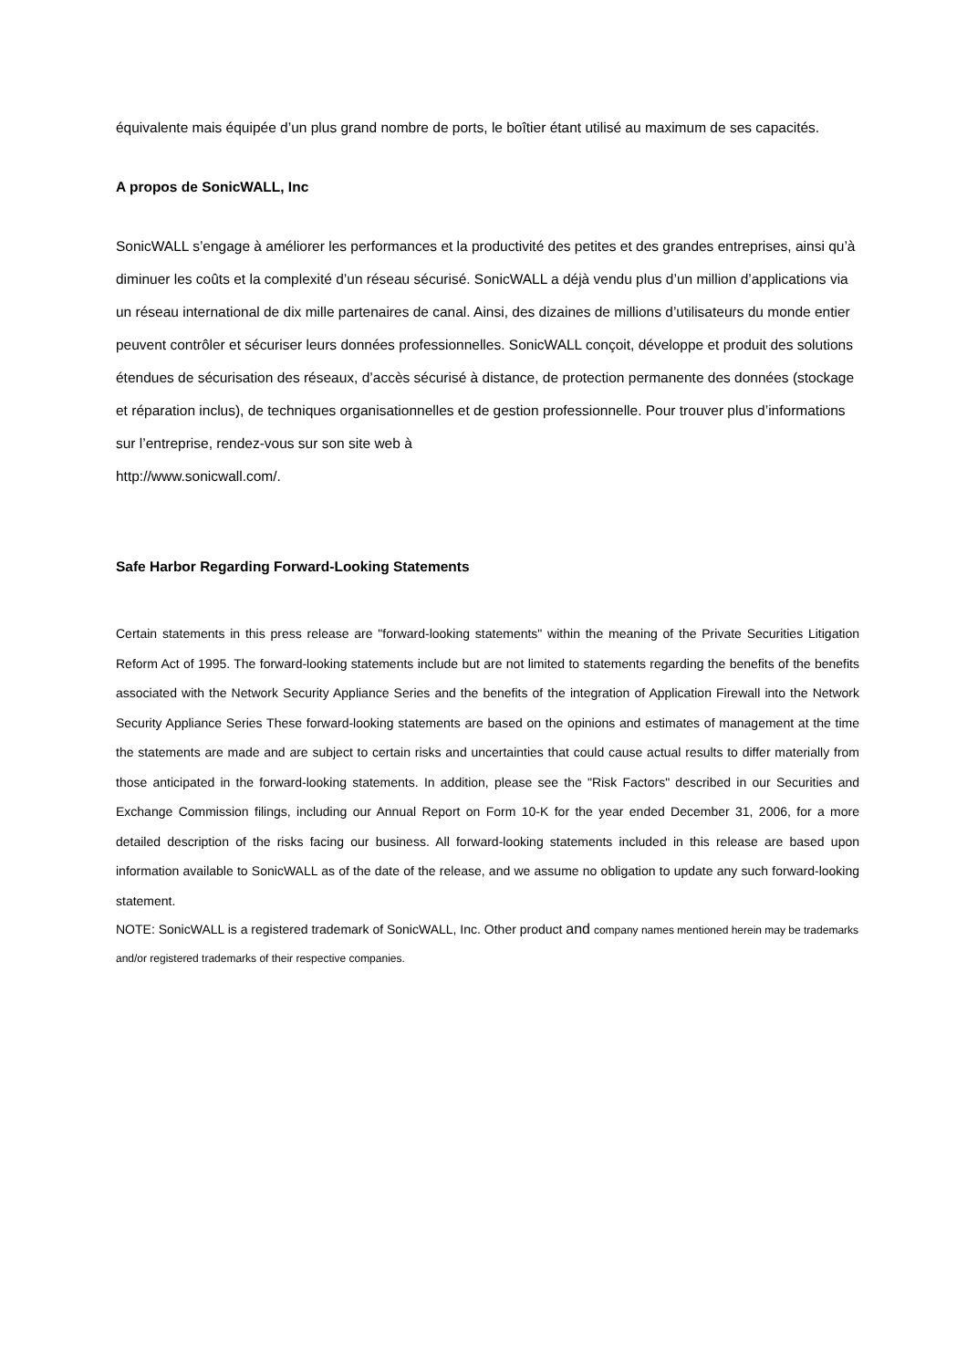équivalente mais équipée d’un plus grand nombre de ports, le boîtier étant utilisé au maximum de ses capacités.
A propos de SonicWALL, Inc
SonicWALL s’engage à améliorer les performances et la productivité des petites et des grandes entreprises, ainsi qu’à diminuer les coûts et la complexité d’un réseau sécurisé. SonicWALL a déjà vendu plus d’un million d’applications via un réseau international de dix mille partenaires de canal. Ainsi, des dizaines de millions d’utilisateurs du monde entier peuvent contrôler et sécuriser leurs données professionnelles. SonicWALL conçoit, développe et produit des solutions étendues de sécurisation des réseaux, d’accès sécurisé à distance, de protection permanente des données (stockage et réparation inclus), de techniques organisationnelles et de gestion professionnelle. Pour trouver plus d’informations sur l’entreprise, rendez-vous sur son site web à
http://www.sonicwall.com/.
Safe Harbor Regarding Forward-Looking Statements
Certain statements in this press release are "forward-looking statements" within the meaning of the Private Securities Litigation Reform Act of 1995. The forward-looking statements include but are not limited to statements regarding the benefits of the benefits associated with the Network Security Appliance Series and the benefits of the integration of Application Firewall into the Network Security Appliance Series These forward-looking statements are based on the opinions and estimates of management at the time the statements are made and are subject to certain risks and uncertainties that could cause actual results to differ materially from those anticipated in the forward-looking statements. In addition, please see the "Risk Factors" described in our Securities and Exchange Commission filings, including our Annual Report on Form 10-K for the year ended December 31, 2006, for a more detailed description of the risks facing our business. All forward-looking statements included in this release are based upon information available to SonicWALL as of the date of the release, and we assume no obligation to update any such forward-looking statement.
NOTE: SonicWALL is a registered trademark of SonicWALL, Inc. Other product and company names mentioned herein may be trademarks and/or registered trademarks of their respective companies.